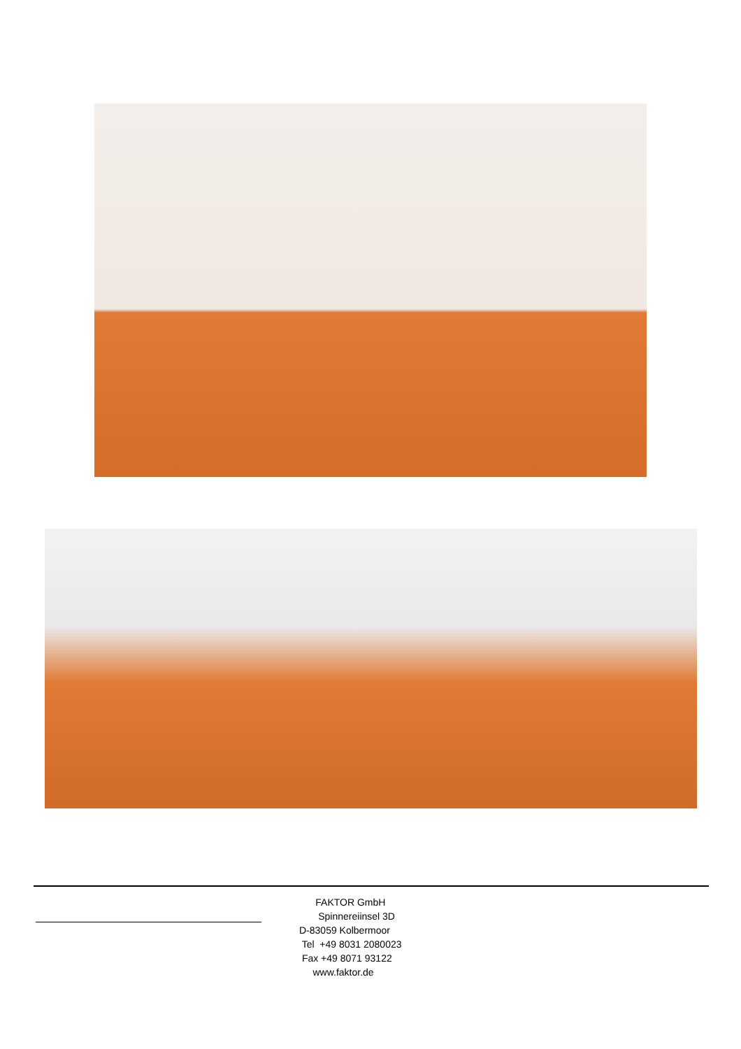FAKTOR GmbH
Spinnereiinsel 3D
D-83059 Kolbermoor
Tel +49 8031 2080023
Fax +49 8071 93122
www.faktor.de